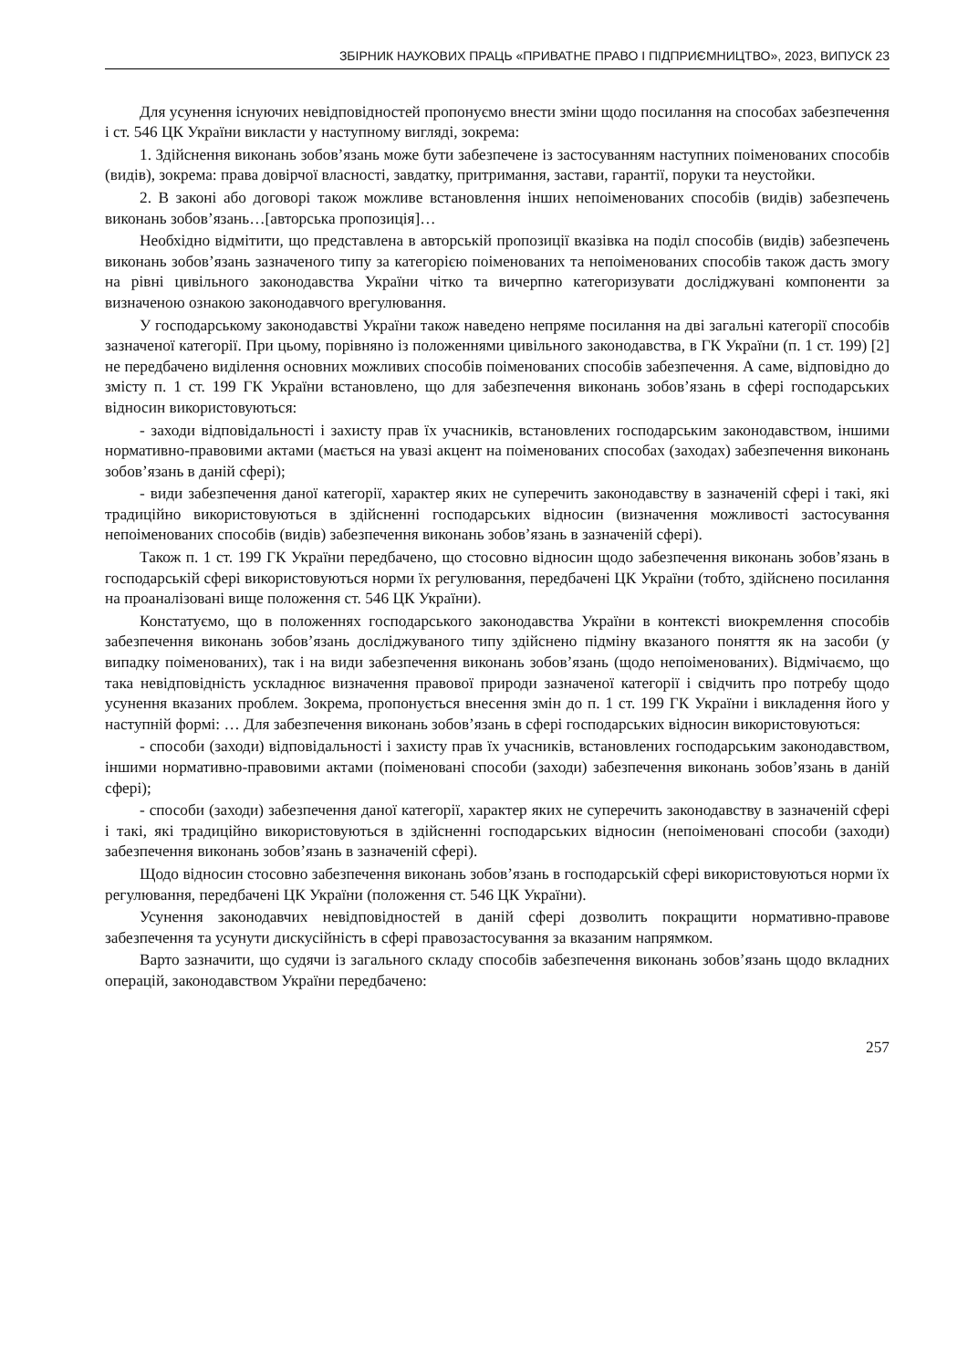ЗБІРНИК НАУКОВИХ ПРАЦЬ «ПРИВАТНЕ ПРАВО І ПІДПРИЄМНИЦТВО», 2023, ВИПУСК 23
Для усунення існуючих невідповідностей пропонуємо внести зміни щодо посилання на способах забезпечення і ст. 546 ЦК України викласти у наступному вигляді, зокрема:
1. Здійснення виконань зобов’язань може бути забезпечене із застосуванням наступних поіменованих способів (видів), зокрема: права довірчої власності, завдатку, притримання, застави, гарантії, поруки та неустойки.
2. В законі або договорі також можливе встановлення інших непоіменованих способів (видів) забезпечень виконань зобов’язань…[авторська пропозиція]…
Необхідно відмітити, що представлена в авторській пропозиції вказівка на поділ способів (видів) забезпечень виконань зобов’язань зазначеного типу за категорією поіменованих та непоіменованих способів також дасть змогу на рівні цивільного законодавства України чітко та вичерпно категоризувати досліджувані компоненти за визначеною ознакою законодавчого врегулювання.
У господарському законодавстві України також наведено непряме посилання на дві загальні категорії способів зазначеної категорії. При цьому, порівняно із положеннями цивільного законодавства, в ГК України (п. 1 ст. 199) [2] не передбачено виділення основних можливих способів поіменованих способів забезпечення. А саме, відповідно до змісту п. 1 ст. 199 ГК України встановлено, що для забезпечення виконань зобов’язань в сфері господарських відносин використовуються:
- заходи відповідальності і захисту прав їх учасників, встановлених господарським законодавством, іншими нормативно-правовими актами (мається на увазі акцент на поіменованих способах (заходах) забезпечення виконань зобов’язань в даній сфері);
- види забезпечення даної категорії, характер яких не суперечить законодавству в зазначеній сфері і такі, які традиційно використовуються в здійсненні господарських відносин (визначення можливості застосування непоіменованих способів (видів) забезпечення виконань зобов’язань в зазначеній сфері).
Також п. 1 ст. 199 ГК України передбачено, що стосовно відносин щодо забезпечення виконань зобов’язань в господарській сфері використовуються норми їх регулювання, передбачені ЦК України (тобто, здійснено посилання на проаналізовані вище положення ст. 546 ЦК України).
Констатуємо, що в положеннях господарського законодавства України в контексті виокремлення способів забезпечення виконань зобов’язань досліджуваного типу здійснено підміну вказаного поняття як на засоби (у випадку поіменованих), так і на види забезпечення виконань зобов’язань (щодо непоіменованих). Відмічаємо, що така невідповідність ускладнює визначення правової природи зазначеної категорії і свідчить про потребу щодо усунення вказаних проблем. Зокрема, пропонується внесення змін до п. 1 ст. 199 ГК України і викладення його у наступній формі: … Для забезпечення виконань зобов’язань в сфері господарських відносин використовуються:
- способи (заходи) відповідальності і захисту прав їх учасників, встановлених господарським законодавством, іншими нормативно-правовими актами (поіменовані способи (заходи) забезпечення виконань зобов’язань в даній сфері);
- способи (заходи) забезпечення даної категорії, характер яких не суперечить законодавству в зазначеній сфері і такі, які традиційно використовуються в здійсненні господарських відносин (непоіменовані способи (заходи) забезпечення виконань зобов’язань в зазначеній сфері).
Щодо відносин стосовно забезпечення виконань зобов’язань в господарській сфері використовуються норми їх регулювання, передбачені ЦК України (положення ст. 546 ЦК України).
Усунення законодавчих невідповідностей в даній сфері дозволить покращити нормативно-правове забезпечення та усунути дискусійність в сфері правозастосування за вказаним напрямком.
Варто зазначити, що судячи із загального складу способів забезпечення виконань зобов’язань щодо вкладних операцій, законодавством України передбачено:
257